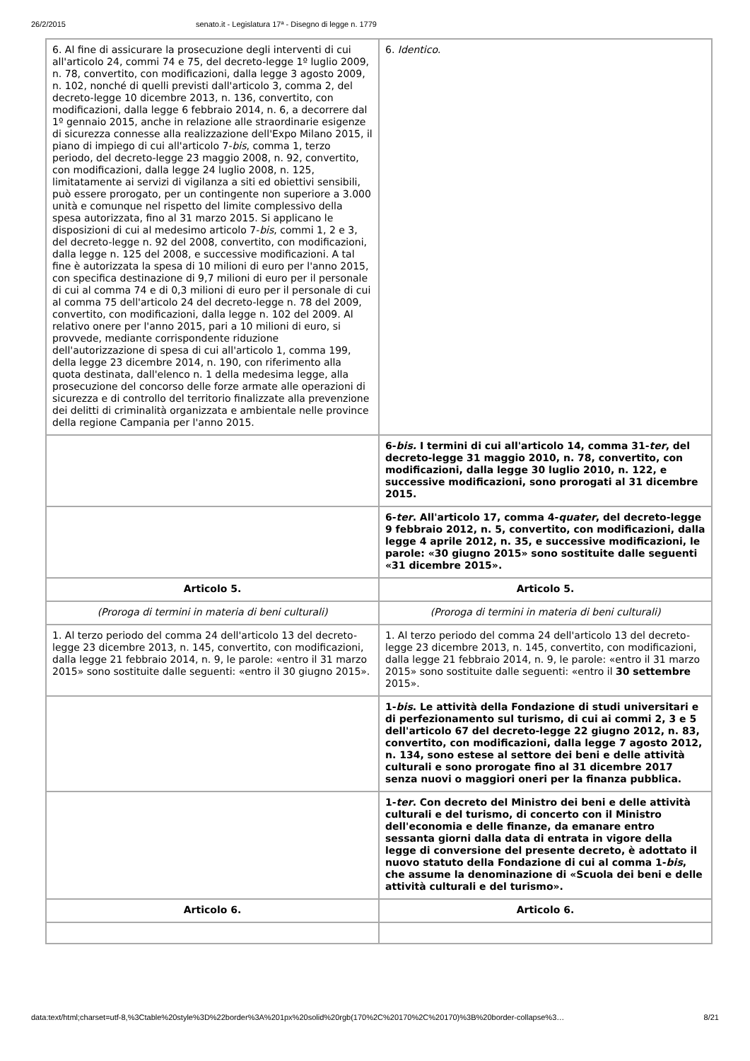26/2/2015 senato.it - Legislatura 17ª - Disegno di legge n. 1779
| 6. Al fine di assicurare la prosecuzione degli interventi di cui all'articolo 24, commi 74 e 75, del decreto-legge 1º luglio 2009, n. 78, convertito, con modificazioni, dalla legge 3 agosto 2009, n. 102, nonché di quelli previsti dall'articolo 3, comma 2, del decreto-legge 10 dicembre 2013, n. 136, convertito, con modificazioni, dalla legge 6 febbraio 2014, n. 6, a decorrere dal 1º gennaio 2015, anche in relazione alle straordinarie esigenze di sicurezza connesse alla realizzazione dell'Expo Milano 2015, il piano di impiego di cui all'articolo 7- bis , comma 1, terzo periodo, del decreto-legge 23 maggio 2008, n. 92, convertito, con modificazioni, dalla legge 24 luglio 2008, n. 125, limitatamente ai servizi di vigilanza a siti ed obiettivi sensibili, può essere prorogato, per un contingente non superiore a 3.000 unità e comunque nel rispetto del limite complessivo della spesa autorizzata, fino al 31 marzo 2015. Si applicano le disposizioni di cui al medesimo articolo 7- bis , commi 1, 2 e 3, del decreto-legge n. 92 del 2008, convertito, con modificazioni, dalla legge n. 125 del 2008, e successive modificazioni. A tal fine è autorizzata la spesa di 10 milioni di euro per l'anno 2015, con specifica destinazione di 9,7 milioni di euro per il personale di cui al comma 74 e di 0,3 milioni di euro per il personale di cui al comma 75 dell'articolo 24 del decreto-legge n. 78 del 2009, convertito, con modificazioni, dalla legge n. 102 del 2009. Al relativo onere per l'anno 2015, pari a 10 milioni di euro, si provvede, mediante corrispondente riduzione dell'autorizzazione di spesa di cui all'articolo 1, comma 199, della legge 23 dicembre 2014, n. 190, con riferimento alla quota destinata, dall'elenco n. 1 della medesima legge, alla prosecuzione del concorso delle forze armate alle operazioni di sicurezza e di controllo del territorio finalizzate alla prevenzione dei delitti di criminalità organizzata e ambientale nelle province della regione Campania per l'anno 2015. | 6. Identico . |
| | 6- bis. I termini di cui all'articolo 14, comma 31- ter , del decreto-legge 31 maggio 2010, n. 78, convertito, con modificazioni, dalla legge 30 luglio 2010, n. 122, e successive modificazioni, sono prorogati al 31 dicembre 2015. |
| | 6- ter . All'articolo 17, comma 4- quater , del decreto-legge 9 febbraio 2012, n. 5, convertito, con modificazioni, dalla legge 4 aprile 2012, n. 35, e successive modificazioni, le parole: «30 giugno 2015» sono sostituite dalle seguenti «31 dicembre 2015». |
| Articolo 5. | Articolo 5. |
| (Proroga di termini in materia di beni culturali) | (Proroga di termini in materia di beni culturali) |
| 1. Al terzo periodo del comma 24 dell'articolo 13 del decreto-legge 23 dicembre 2013, n. 145, convertito, con modificazioni, dalla legge 21 febbraio 2014, n. 9, le parole: «entro il 31 marzo 2015» sono sostituite dalle seguenti: «entro il 30 giugno 2015». | 1. Al terzo periodo del comma 24 dell'articolo 13 del decreto-legge 23 dicembre 2013, n. 145, convertito, con modificazioni, dalla legge 21 febbraio 2014, n. 9, le parole: «entro il 31 marzo 2015» sono sostituite dalle seguenti: «entro il 30 settembre 2015». |
| | 1- bis . Le attività della Fondazione di studi universitari e di perfezionamento sul turismo, di cui ai commi 2, 3 e 5 dell'articolo 67 del decreto-legge 22 giugno 2012, n. 83, convertito, con modificazioni, dalla legge 7 agosto 2012, n. 134, sono estese al settore dei beni e delle attività culturali e sono prorogate fino al 31 dicembre 2017 senza nuovi o maggiori oneri per la finanza pubblica. |
| | 1- ter . Con decreto del Ministro dei beni e delle attività culturali e del turismo, di concerto con il Ministro dell'economia e delle finanze, da emanare entro sessanta giorni dalla data di entrata in vigore della legge di conversione del presente decreto, è adottato il nuovo statuto della Fondazione di cui al comma 1- bis , che assume la denominazione di «Scuola dei beni e delle attività culturali e del turismo». |
| Articolo 6. | Articolo 6. |
data:text/html;charset=utf-8,%3Ctable%20style%3D%22border%3A%201px%20solid%20rgb(170%2C%20170%2C%20170)%3B%20border-collapse%3… 8/21